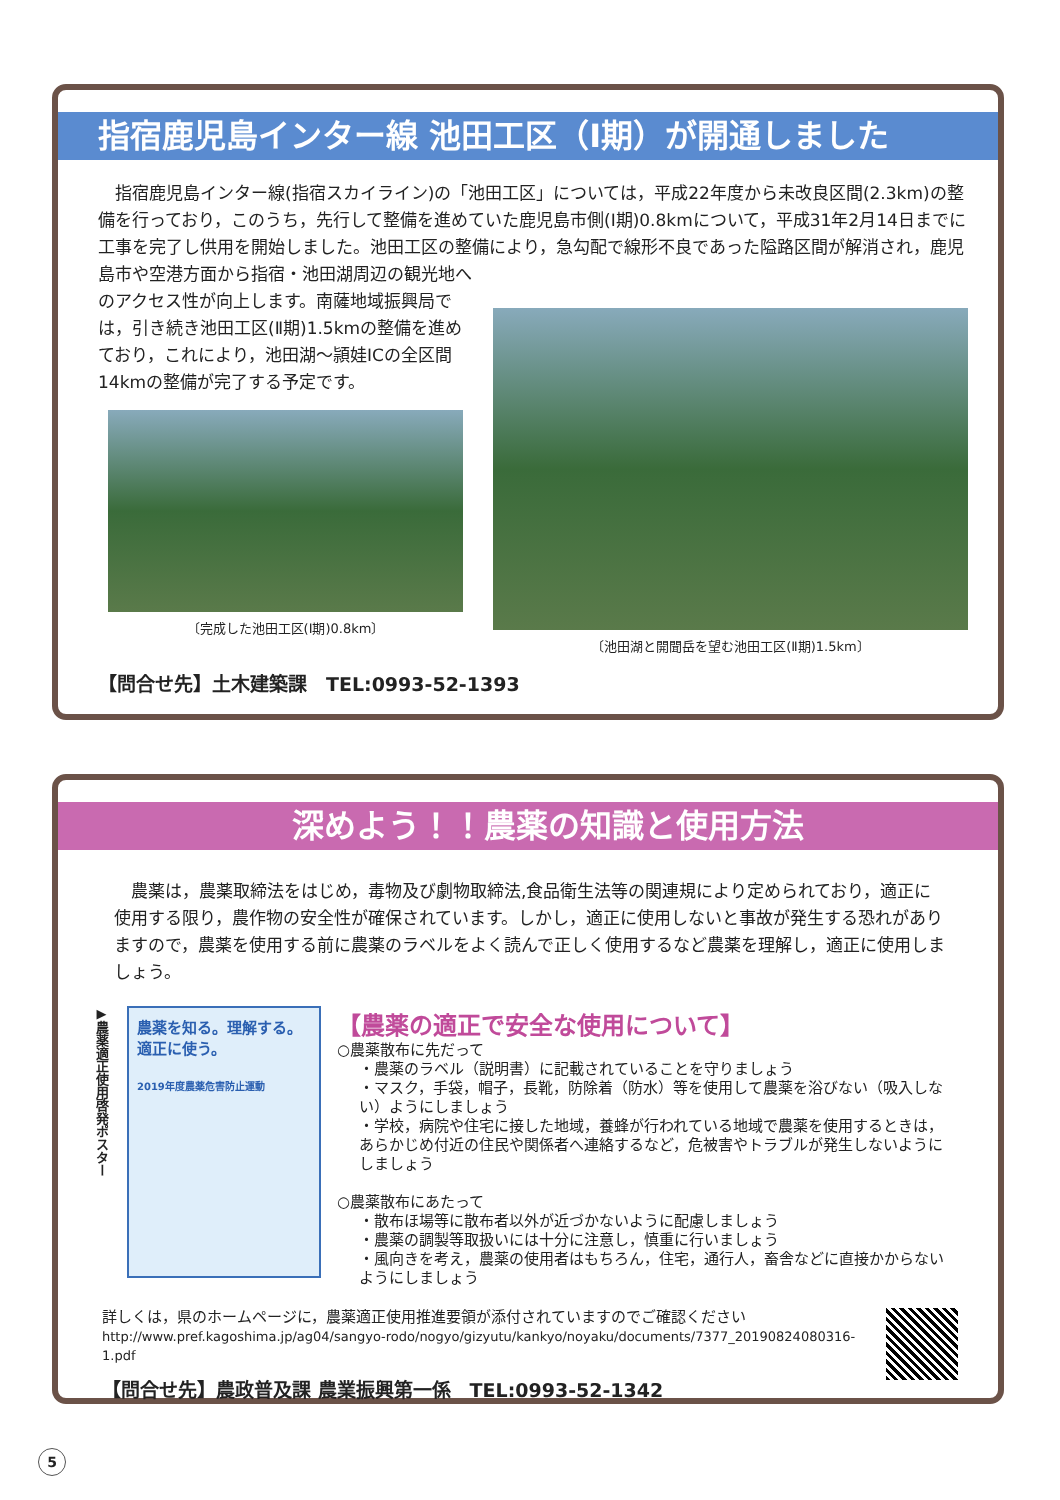指宿鹿児島インター線 池田工区（Ⅰ期）が開通しました
　指宿鹿児島インター線(指宿スカイライン)の「池田工区」については，平成22年度から未改良区間(2.3km)の整備を行っており，このうち，先行して整備を進めていた鹿児島市側(Ⅰ期)0.8kmについて，平成31年2月14日までに工事を完了し供用を開始しました。池田工区の整備により，急勾配で線形不良であった隘路区間が解消され，鹿児島市や空港方面から指宿・池田湖周辺の観光地へ
のアクセス性が向上します。南薩地域振興局では，引き続き池田工区(Ⅱ期)1.5kmの整備を進めており，これにより，池田湖～頴娃ICの全区間14kmの整備が完了する予定です。
〔完成した池田工区(Ⅰ期)0.8km〕
〔池田湖と開聞岳を望む池田工区(Ⅱ期)1.5km〕
【問合せ先】土木建築課　TEL:0993-52-1393
深めよう！！農薬の知識と使用方法
　農薬は，農薬取締法をはじめ，毒物及び劇物取締法,食品衛生法等の関連規により定められており，適正に使用する限り，農作物の安全性が確保されています。しかし，適正に使用しないと事故が発生する恐れがありますので，農薬を使用する前に農薬のラベルをよく読んで正しく使用するなど農薬を理解し，適正に使用しましょう。
▶農薬適正使用啓発ポスター
農薬を知る。理解する。
適正に使う。
2019年度農薬危害防止運動
【農薬の適正で安全な使用について】
○農薬散布に先だって
・農薬のラベル（説明書）に記載されていることを守りましょう
・マスク，手袋，帽子，長靴，防除着（防水）等を使用して農薬を浴びない（吸入しない）ようにしましょう
・学校，病院や住宅に接した地域，養蜂が行われている地域で農薬を使用するときは，あらかじめ付近の住民や関係者へ連絡するなど，危被害やトラブルが発生しないようにしましょう
○農薬散布にあたって
・散布ほ場等に散布者以外が近づかないように配慮しましょう
・農薬の調製等取扱いには十分に注意し，慎重に行いましょう
・風向きを考え，農薬の使用者はもちろん，住宅，通行人，畜舎などに直接かからないようにしましょう
詳しくは，県のホームページに，農薬適正使用推進要領が添付されていますのでご確認ください
http://www.pref.kagoshima.jp/ag04/sangyo-rodo/nogyo/gizyutu/kankyo/noyaku/documents/7377_20190824080316-1.pdf
【問合せ先】農政普及課 農業振興第一係　TEL:0993-52-1342
5